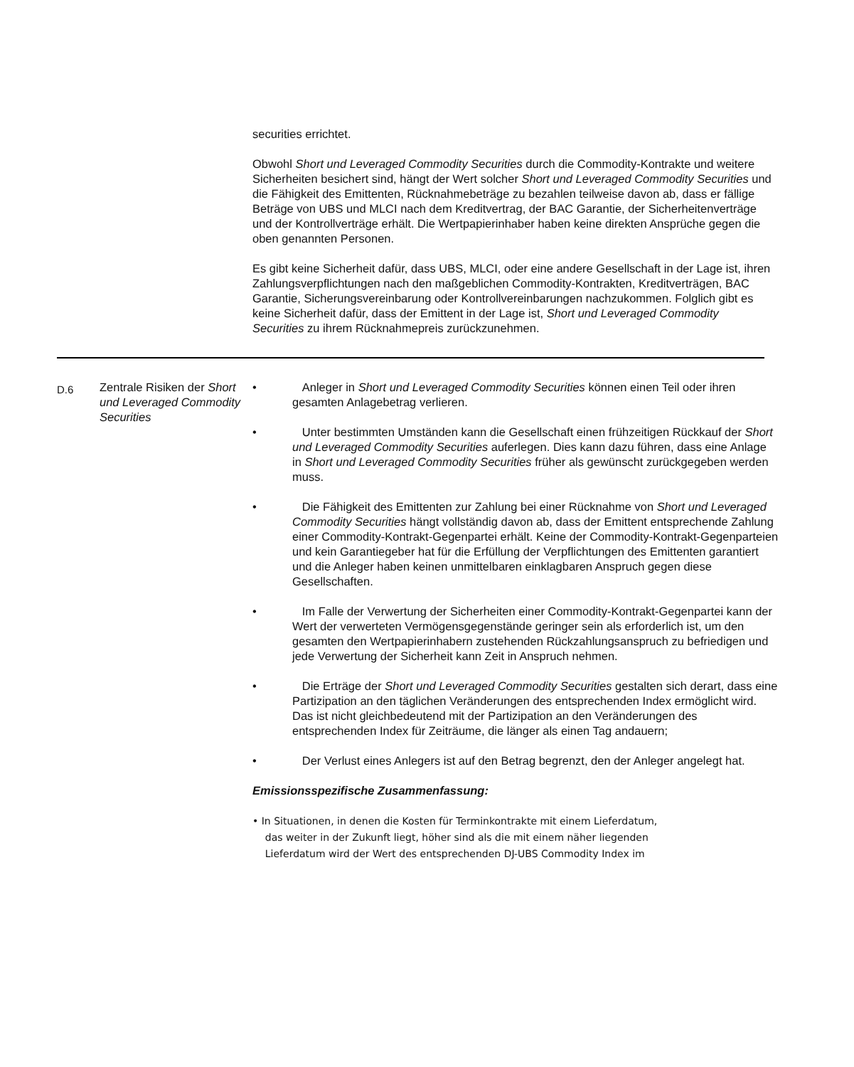securities errichtet.
Obwohl Short und Leveraged Commodity Securities durch die Commodity-Kontrakte und weitere Sicherheiten besichert sind, hängt der Wert solcher Short und Leveraged Commodity Securities und die Fähigkeit des Emittenten, Rücknahmebeträge zu bezahlen teilweise davon ab, dass er fällige Beträge von UBS und MLCI nach dem Kreditvertrag, der BAC Garantie, der Sicherheitenverträge und der Kontrollverträge erhält. Die Wertpapierinhaber haben keine direkten Ansprüche gegen die oben genannten Personen.
Es gibt keine Sicherheit dafür, dass UBS, MLCI, oder eine andere Gesellschaft in der Lage ist, ihren Zahlungsverpflichtungen nach den maßgeblichen Commodity-Kontrakten, Kreditverträgen, BAC Garantie, Sicherungsvereinbarung oder Kontrollvereinbarungen nachzukommen. Folglich gibt es keine Sicherheit dafür, dass der Emittent in der Lage ist, Short und Leveraged Commodity Securities zu ihrem Rücknahmepreis zurückzunehmen.
| D.6 | Zentrale Risiken der Short und Leveraged Commodity Securities | • Anleger in Short und Leveraged Commodity Securities können einen Teil oder ihren gesamten Anlagebetrag verlieren. • Unter bestimmten Umständen kann die Gesellschaft einen frühzeitigen Rückkauf der Short und Leveraged Commodity Securities auferlegen. Dies kann dazu führen, dass eine Anlage in Short und Leveraged Commodity Securities früher als gewünscht zurückgegeben werden muss. • Die Fähigkeit des Emittenten zur Zahlung bei einer Rücknahme von Short und Leveraged Commodity Securities hängt vollständig davon ab, dass der Emittent entsprechende Zahlung einer Commodity-Kontrakt-Gegenpartei erhält. Keine der Commodity-Kontrakt-Gegenparteien und kein Garantiegeber hat für die Erfüllung der Verpflichtungen des Emittenten garantiert und die Anleger haben keinen unmittelbaren einklagbaren Anspruch gegen diese Gesellschaften. • Im Falle der Verwertung der Sicherheiten einer Commodity-Kontrakt-Gegenpartei kann der Wert der verwerteten Vermögensgegenstände geringer sein als erforderlich ist, um den gesamten den Wertpapierinhabern zustehenden Rückzahlungsanspruch zu befriedigen und jede Verwertung der Sicherheit kann Zeit in Anspruch nehmen. • Die Erträge der Short und Leveraged Commodity Securities gestalten sich derart, dass eine Partizipation an den täglichen Veränderungen des entsprechenden Index ermöglicht wird. Das ist nicht gleichbedeutend mit der Partizipation an den Veränderungen des entsprechenden Index für Zeiträume, die länger als einen Tag andauern; • Der Verlust eines Anlegers ist auf den Betrag begrenzt, den der Anleger angelegt hat. Emissionsspezifische Zusammenfassung: • In Situationen, in denen die Kosten für Terminkontrakte mit einem Lieferdatum, das weiter in der Zukunft liegt, höher sind als die mit einem näher liegenden Lieferdatum wird der Wert des entsprechenden DJ-UBS Commodity Index im |